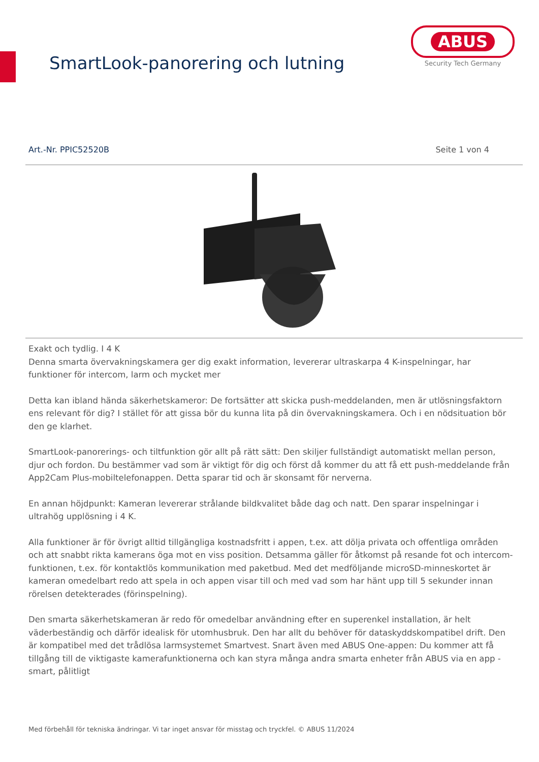SmartLook-panorering och lutning
ABUS
Security Tech Germany
Art.-Nr. PPIC52520B Seite 1 von 4
Exakt och tydlig. I 4 K
Denna smarta övervakningskamera ger dig exakt information, levererar ultraskarpa 4 K-inspelningar, har funktioner för intercom, larm och mycket mer
Detta kan ibland hända säkerhetskameror: De fortsätter att skicka push-meddelanden, men är utlösningsfaktorn ens relevant för dig? I stället för att gissa bör du kunna lita på din övervakningskamera. Och i en nödsituation bör den ge klarhet.
SmartLook-panorerings- och tiltfunktion gör allt på rätt sätt: Den skiljer fullständigt automatiskt mellan person, djur och fordon. Du bestämmer vad som är viktigt för dig och först då kommer du att få ett push-meddelande från App2Cam Plus-mobiltelefonappen. Detta sparar tid och är skonsamt för nerverna.
En annan höjdpunkt: Kameran levererar strålande bildkvalitet både dag och natt. Den sparar inspelningar i ultrahög upplösning i 4 K.
Alla funktioner är för övrigt alltid tillgängliga kostnadsfritt i appen, t.ex. att dölja privata och offentliga områden och att snabbt rikta kamerans öga mot en viss position. Detsamma gäller för åtkomst på resande fot och intercom-funktionen, t.ex. för kontaktlös kommunikation med paketbud. Med det medföljande microSD-minneskortet är kameran omedelbart redo att spela in och appen visar till och med vad som har hänt upp till 5 sekunder innan rörelsen detekterades (förinspelning).
Den smarta säkerhetskameran är redo för omedelbar användning efter en superenkel installation, är helt väderbeständig och därför idealisk för utomhusbruk. Den har allt du behöver för dataskyddskompatibel drift. Den är kompatibel med det trådlösa larmsystemet Smartvest. Snart även med ABUS One-appen: Du kommer att få tillgång till de viktigaste kamerafunktionerna och kan styra många andra smarta enheter från ABUS via en app - smart, pålitligt
Med förbehåll för tekniska ändringar. Vi tar inget ansvar för misstag och tryckfel. © ABUS 11/2024